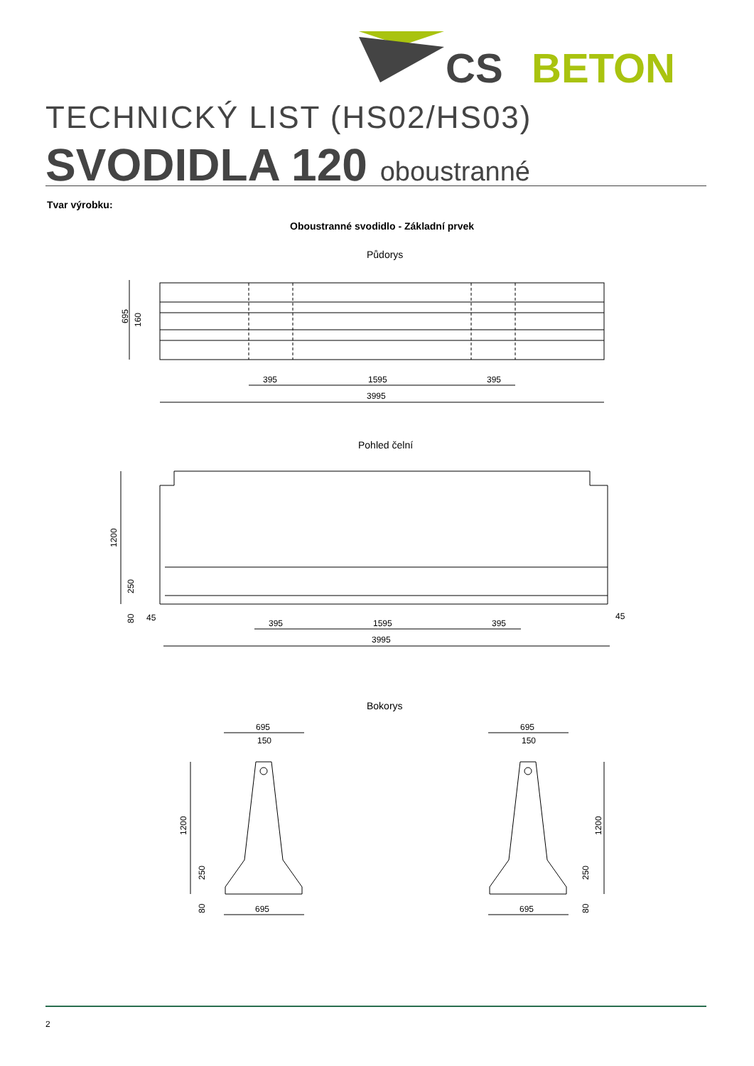CS
BETON
TECHNICKÝ LIST (HS02/HS03)
SVODIDLA 120 oboustranné
Tvar výrobku:
Oboustranné svodidlo - Základní prvek
Půdorys
695
160
395
1595
395
3995
Pohled čelní
1200
250
80
45
45
395
1595
395
3995
Bokorys
695
150
695
150
1200
250
80
1200
250
80
695
695
2